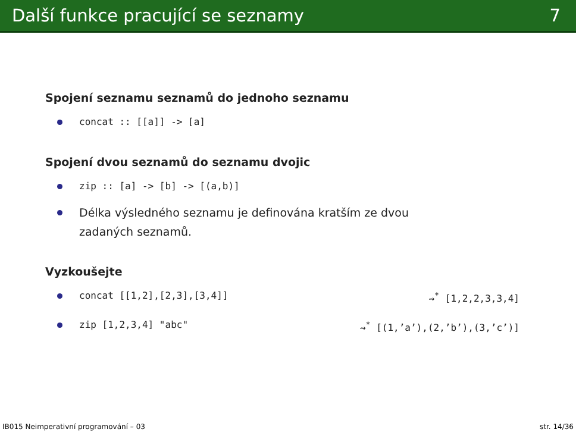Další funkce pracující se seznamy 7
Spojení seznamu seznamů do jednoho seznamu
concat :: [[a]] -> [a]
Spojení dvou seznamů do seznamu dvojic
zip :: [a] -> [b] -> [(a,b)]
Délka výsledného seznamu je definována kratším ze dvou
zadaných seznamů.
Vyzkoušejte
concat [[1,2],[2,3],[3,4]] ⇝<sup>*</sup> [1,2,2,3,3,4]
zip [1,2,3,4] "abc" ⇝<sup>*</sup> [(1,’a’),(2,’b’),(3,’c’)]
IB015 Neimperativní programování – 03 str. 14/36